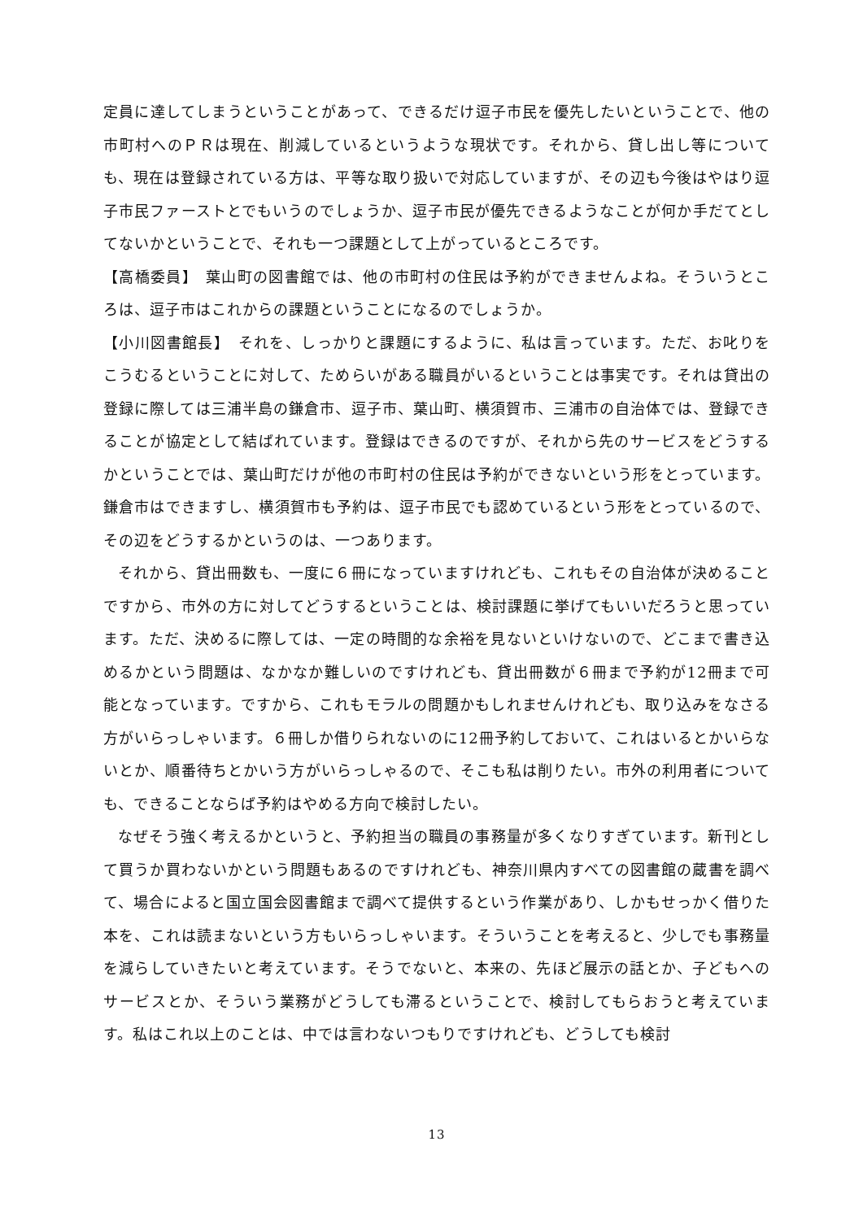定員に達してしまうということがあって、できるだけ逗子市民を優先したいということで、他の市町村へのＰＲは現在、削減しているというような現状です。それから、貸し出し等についても、現在は登録されている方は、平等な取り扱いで対応していますが、その辺も今後はやはり逗子市民ファーストとでもいうのでしょうか、逗子市民が優先できるようなことが何か手だてとしてないかということで、それも一つ課題として上がっているところです。
【高橋委員】　葉山町の図書館では、他の市町村の住民は予約ができませんよね。そういうところは、逗子市はこれからの課題ということになるのでしょうか。
【小川図書館長】　それを、しっかりと課題にするように、私は言っています。ただ、お叱りをこうむるということに対して、ためらいがある職員がいるということは事実です。それは貸出の登録に際しては三浦半島の鎌倉市、逗子市、葉山町、横須賀市、三浦市の自治体では、登録できることが協定として結ばれています。登録はできるのですが、それから先のサービスをどうするかということでは、葉山町だけが他の市町村の住民は予約ができないという形をとっています。鎌倉市はできますし、横須賀市も予約は、逗子市民でも認めているという形をとっているので、その辺をどうするかというのは、一つあります。
それから、貸出冊数も、一度に６冊になっていますけれども、これもその自治体が決めることですから、市外の方に対してどうするということは、検討課題に挙げてもいいだろうと思っています。ただ、決めるに際しては、一定の時間的な余裕を見ないといけないので、どこまで書き込めるかという問題は、なかなか難しいのですけれども、貸出冊数が６冊まで予約が12冊まで可能となっています。ですから、これもモラルの問題かもしれませんけれども、取り込みをなさる方がいらっしゃいます。６冊しか借りられないのに12冊予約しておいて、これはいるとかいらないとか、順番待ちとかいう方がいらっしゃるので、そこも私は削りたい。市外の利用者についても、できることならば予約はやめる方向で検討したい。
なぜそう強く考えるかというと、予約担当の職員の事務量が多くなりすぎています。新刊として買うか買わないかという問題もあるのですけれども、神奈川県内すべての図書館の蔵書を調べて、場合によると国立国会図書館まで調べて提供するという作業があり、しかもせっかく借りた本を、これは読まないという方もいらっしゃいます。そういうことを考えると、少しでも事務量を減らしていきたいと考えています。そうでないと、本来の、先ほど展示の話とか、子どもへのサービスとか、そういう業務がどうしても滞るということで、検討してもらおうと考えています。私はこれ以上のことは、中では言わないつもりですけれども、どうしても検討
13